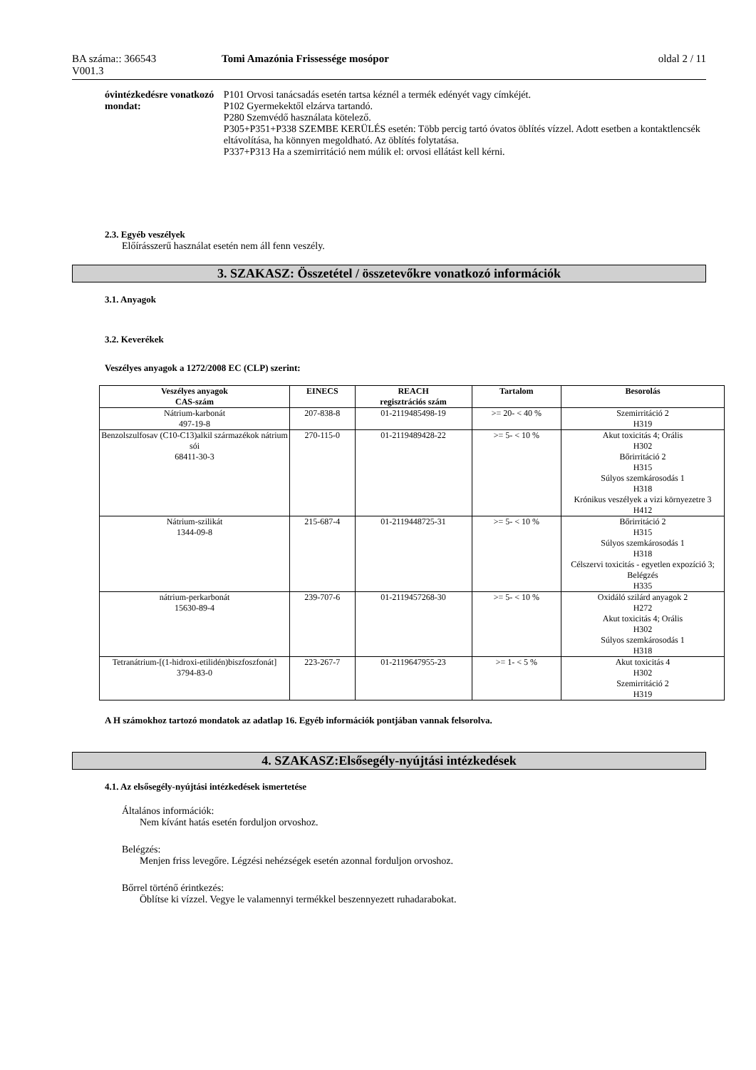BA száma:: 366543 Tomi Amazónia Frissessége mosópor oldal 2 / 11
V001.3
óvintézkedésre vonatkozó mondat:
P101 Orvosi tanácsadás esetén tartsa kéznél a termék edényét vagy címkéjét.
P102 Gyermekektől elzárva tartandó.
P280 Szemvédő használata kötelező.
P305+P351+P338 SZEMBE KERÜLÉS esetén: Több percig tartó óvatos öblítés vízzel. Adott esetben a kontaktlencsék eltávolítása, ha könnyen megoldható. Az öblítés folytatása.
P337+P313 Ha a szemirritáció nem múlik el: orvosi ellátást kell kérni.
2.3. Egyéb veszélyek
Előírásszerű használat esetén nem áll fenn veszély.
3. SZAKASZ: Összetétel / összetevőkre vonatkozó információk
3.1. Anyagok
3.2. Keverékek
Veszélyes anyagok a 1272/2008 EC (CLP) szerint:
| Veszélyes anyagok CAS-szám | EINECS | REACH regisztrációs szám | Tartalom | Besorolás |
| --- | --- | --- | --- | --- |
| Nátrium-karbonát 497-19-8 | 207-838-8 | 01-2119485498-19 | >= 20- < 40 % | Szemirritáció 2 H319 |
| Benzolszulfosav (C10-C13)alkil származékok nátrium sói 68411-30-3 | 270-115-0 | 01-2119489428-22 | >= 5- < 10 % | Akut toxicitás 4; Orális H302 Bőrirritáció 2 H315 Súlyos szemkárosodás 1 H318 Krónikus veszélyek a vizi környezetre 3 H412 |
| Nátrium-szilikát 1344-09-8 | 215-687-4 | 01-2119448725-31 | >= 5- < 10 % | Bőrirritáció 2 H315 Súlyos szemkárosodás 1 H318 Célszervi toxicitás - egyetlen expozíció 3; Belégzés H335 |
| nátrium-perkarbonát 15630-89-4 | 239-707-6 | 01-2119457268-30 | >= 5- < 10 % | Oxidáló szilárd anyagok 2 H272 Akut toxicitás 4; Orális H302 Súlyos szemkárosodás 1 H318 |
| Tetranátrium-[(1-hidroxi-etilidén)biszfoszfonát] 3794-83-0 | 223-267-7 | 01-2119647955-23 | >= 1- < 5 % | Akut toxicitás 4 H302 Szemirritáció 2 H319 |
A H számokhoz tartozó mondatok az adatlap 16. Egyéb információk pontjában vannak felsorolva.
4. SZAKASZ:Elsősegély-nyújtási intézkedések
4.1. Az elsősegély-nyújtási intézkedések ismertetése
Általános információk:
Nem kívánt hatás esetén forduljon orvoshoz.
Belégzés:
Menjen friss levegőre. Légzési nehézségek esetén azonnal forduljon orvoshoz.
Bőrrel történő érintkezés:
Öblítse ki vízzel. Vegye le valamennyi termékkel beszennyezett ruhadarabokat.